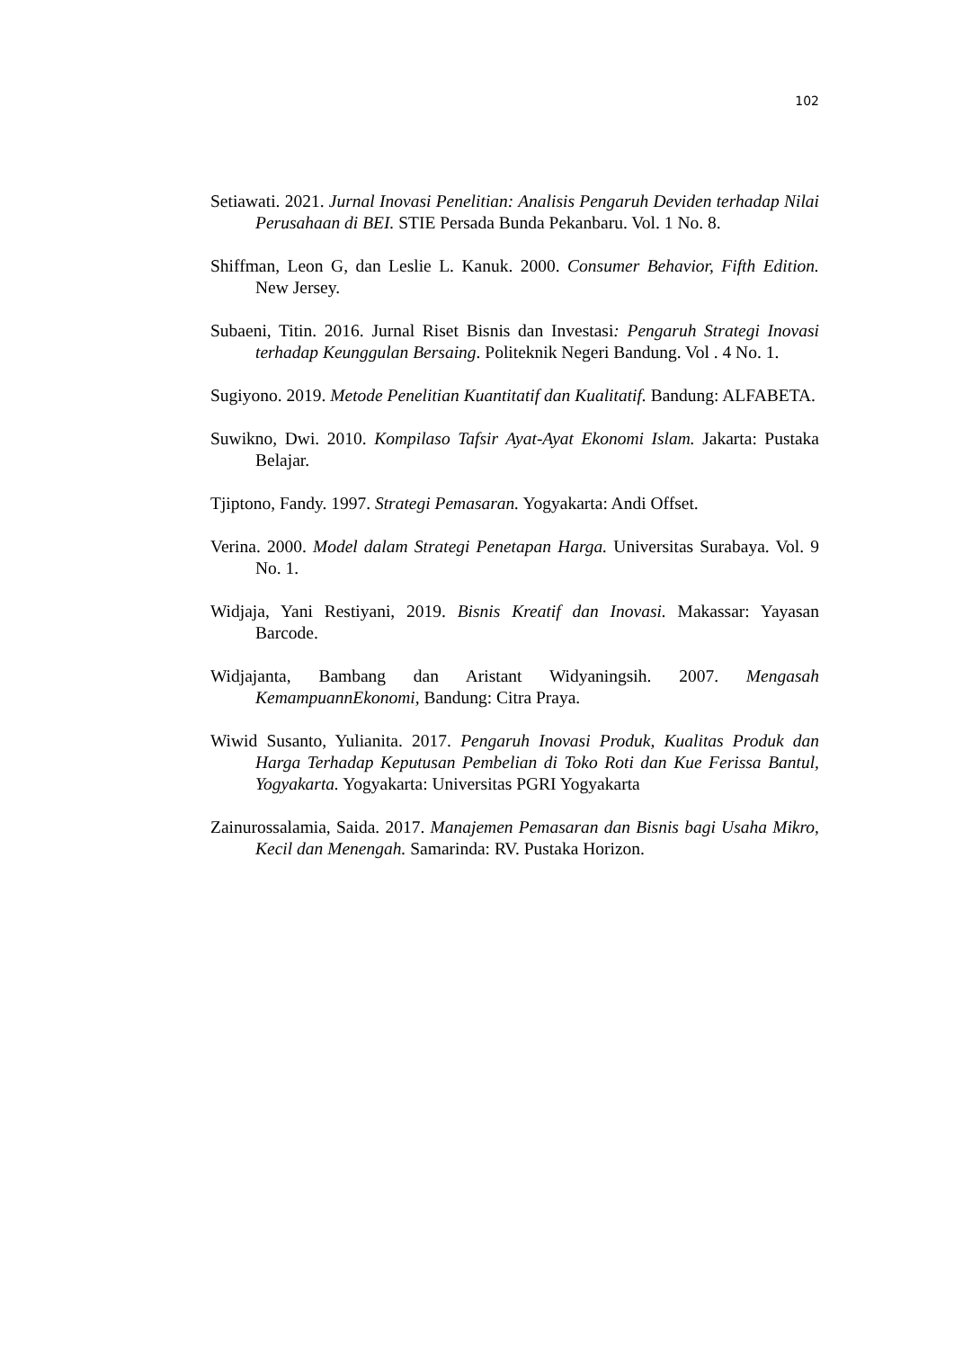102
Setiawati. 2021. Jurnal Inovasi Penelitian: Analisis Pengaruh Deviden terhadap Nilai Perusahaan di BEI. STIE Persada Bunda Pekanbaru. Vol. 1 No. 8.
Shiffman, Leon G, dan Leslie L. Kanuk. 2000. Consumer Behavior, Fifth Edition. New Jersey.
Subaeni, Titin. 2016. Jurnal Riset Bisnis dan Investasi: Pengaruh Strategi Inovasi terhadap Keunggulan Bersaing. Politeknik Negeri Bandung. Vol . 4 No. 1.
Sugiyono. 2019. Metode Penelitian Kuantitatif dan Kualitatif. Bandung: ALFABETA.
Suwikno, Dwi. 2010. Kompilaso Tafsir Ayat-Ayat Ekonomi Islam. Jakarta: Pustaka Belajar.
Tjiptono, Fandy. 1997. Strategi Pemasaran. Yogyakarta: Andi Offset.
Verina. 2000. Model dalam Strategi Penetapan Harga. Universitas Surabaya. Vol. 9 No. 1.
Widjaja, Yani Restiyani, 2019. Bisnis Kreatif dan Inovasi. Makassar: Yayasan Barcode.
Widjajanta, Bambang dan Aristant Widyaningsih. 2007. Mengasah KemampuannEkonomi, Bandung: Citra Praya.
Wiwid Susanto, Yulianita. 2017. Pengaruh Inovasi Produk, Kualitas Produk dan Harga Terhadap Keputusan Pembelian di Toko Roti dan Kue Ferissa Bantul, Yogyakarta. Yogyakarta: Universitas PGRI Yogyakarta
Zainurossalamia, Saida. 2017. Manajemen Pemasaran dan Bisnis bagi Usaha Mikro, Kecil dan Menengah. Samarinda: RV. Pustaka Horizon.